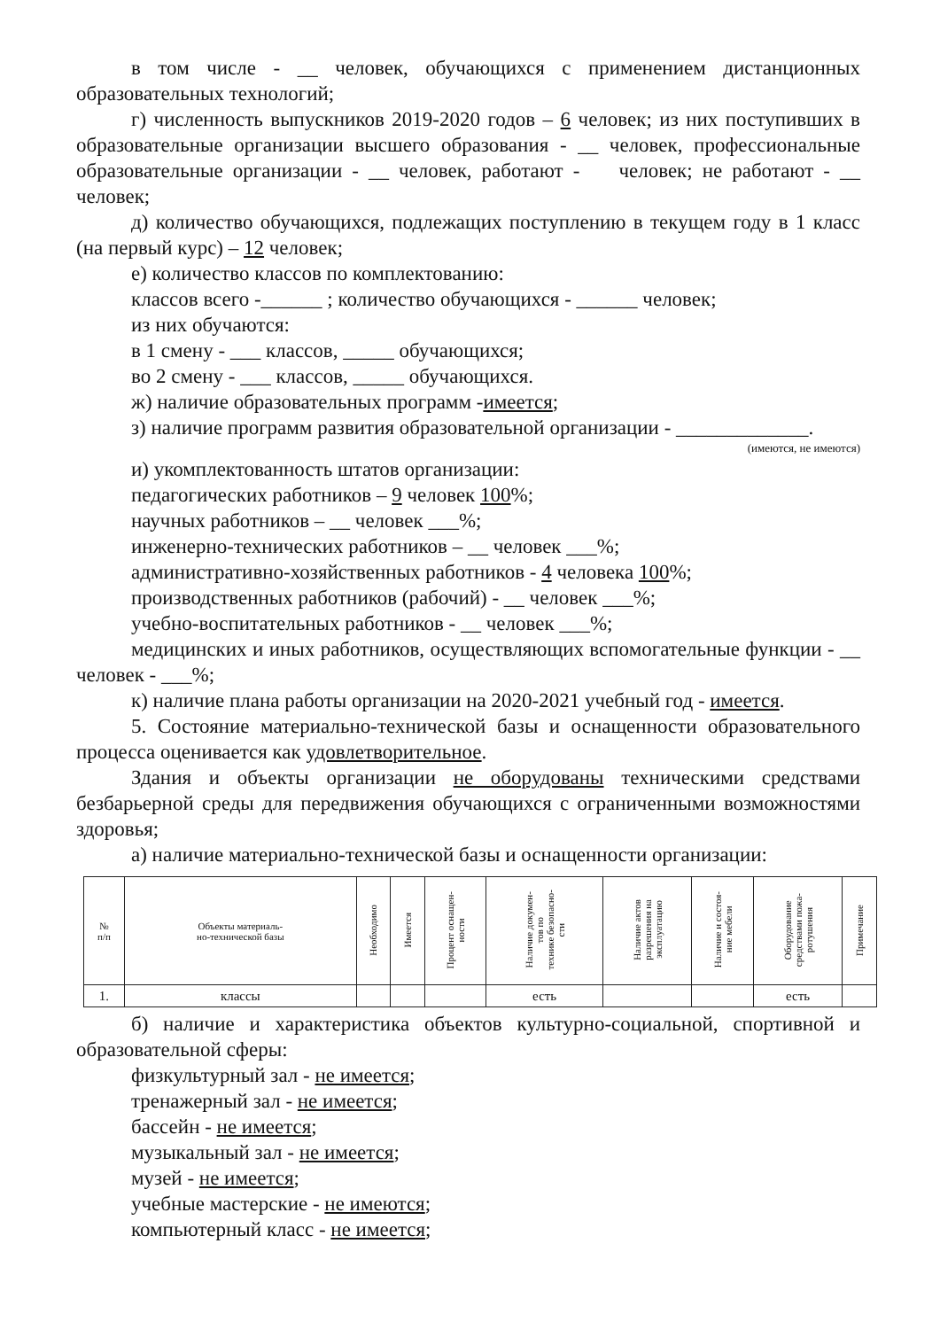в том числе - __ человек, обучающихся с применением дистанционных образовательных технологий;
г) численность выпускников 2019-2020 годов – 6 человек; из них поступивших в образовательные организации высшего образования - __ человек, профессиональные образовательные организации - __ человек, работают - человек; не работают - __ человек;
д) количество обучающихся, подлежащих поступлению в текущем году в 1 класс (на первый курс) – 12 человек;
е) количество классов по комплектованию:
классов всего -______ ; количество обучающихся - ______ человек;
из них обучаются:
в 1 смену - ___ классов, _____ обучающихся;
во 2 смену - ___ классов, _____ обучающихся.
ж) наличие образовательных программ -имеется;
з) наличие программ развития образовательной организации - _____________.
(имеются, не имеются)
и) укомплектованность штатов организации:
педагогических работников – 9 человек 100%;
научных работников – __ человек ___%;
инженерно-технических работников – __ человек ___%;
административно-хозяйственных работников - 4 человека 100%;
производственных работников (рабочий) - __ человек ___%;
учебно-воспитательных работников - __ человек ___%;
медицинских и иных работников, осуществляющих вспомогательные функции - __ человек - ___%;
к) наличие плана работы организации на 2020-2021 учебный год - имеется.
5. Состояние материально-технической базы и оснащенности образовательного процесса оценивается как удовлетворительное.
Здания и объекты организации не оборудованы техническими средствами безбарьерной среды для передвижения обучающихся с ограниченными возможностями здоровья;
а) наличие материально-технической базы и оснащенности организации:
| № п/п | Объекты материаль- но-технической базы | Необходимо | Имеется | Процент оснащен- ности | Наличие докумен- тов по технике безопасно- сти | Наличие актов разрешения на эксплуатацию | Наличие и состоя- ние мебели | Оборудование средствами пожа- ротушения | Примечание |
| --- | --- | --- | --- | --- | --- | --- | --- | --- | --- |
| 1. | классы | | | | есть | | | есть | |
б) наличие и характеристика объектов культурно-социальной, спортивной и образовательной сферы:
физкультурный зал - не имеется;
тренажерный зал - не имеется;
бассейн - не имеется;
музыкальный зал - не имеется;
музей - не имеется;
учебные мастерские - не имеются;
компьютерный класс - не имеется;